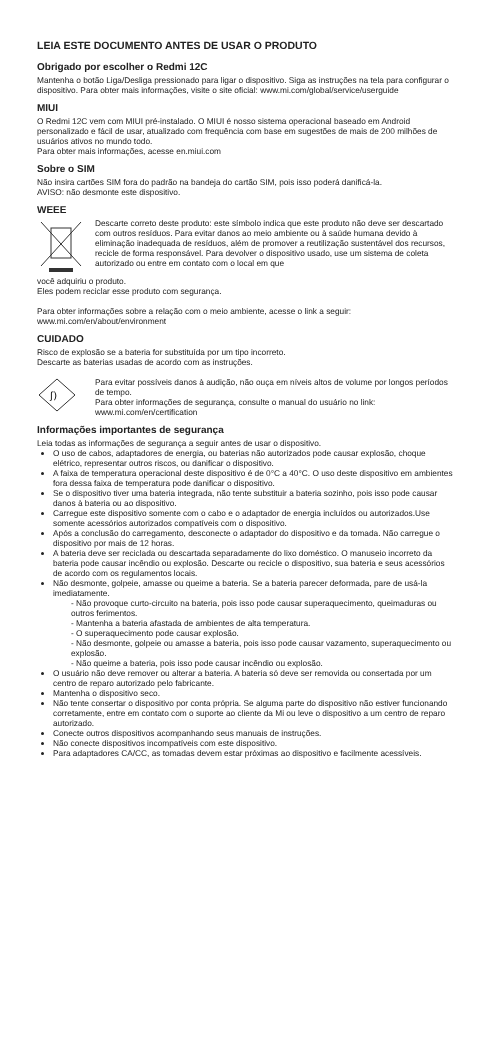LEIA ESTE DOCUMENTO ANTES DE USAR O PRODUTO
Obrigado por escolher o Redmi 12C
Mantenha o botão Liga/Desliga pressionado para ligar o dispositivo. Siga as instruções na tela para configurar o dispositivo. Para obter mais informações, visite o site oficial: www.mi.com/global/service/userguide
MIUI
O Redmi 12C vem com MIUI pré-instalado. O MIUI é nosso sistema operacional baseado em Android personalizado e fácil de usar, atualizado com frequência com base em sugestões de mais de 200 milhões de usuários ativos no mundo todo.
Para obter mais informações, acesse en.miui.com
Sobre o SIM
Não insira cartões SIM fora do padrão na bandeja do cartão SIM, pois isso poderá danificá-la.
AVISO: não desmonte este dispositivo.
WEEE
Descarte correto deste produto: este símbolo indica que este produto não deve ser descartado com outros resíduos. Para evitar danos ao meio ambiente ou à saúde humana devido à eliminação inadequada de resíduos, além de promover a reutilização sustentável dos recursos, recicle de forma responsável. Para devolver o dispositivo usado, use um sistema de coleta autorizado ou entre em contato com o local em que
você adquiriu o produto.
Eles podem reciclar esse produto com segurança.
Para obter informações sobre a relação com o meio ambiente, acesse o link a seguir: www.mi.com/en/about/environment
CUIDADO
Risco de explosão se a bateria for substituída por um tipo incorreto.
Descarte as baterias usadas de acordo com as instruções.
ʃ)
Para evitar possíveis danos à audição, não ouça em níveis altos de volume por longos períodos de tempo.
Para obter informações de segurança, consulte o manual do usuário no link: www.mi.com/en/certification
Informações importantes de segurança
Leia todas as informações de segurança a seguir antes de usar o dispositivo.
O uso de cabos, adaptadores de energia, ou baterias não autorizados pode causar explosão, choque elétrico, representar outros riscos, ou danificar o dispositivo.
A faixa de temperatura operacional deste dispositivo é de 0°C a 40°C. O uso deste dispositivo em ambientes fora dessa faixa de temperatura pode danificar o dispositivo.
Se o dispositivo tiver uma bateria integrada, não tente substituir a bateria sozinho, pois isso pode causar danos à bateria ou ao dispositivo.
Carregue este dispositivo somente com o cabo e o adaptador de energia incluídos ou autorizados.Use somente acessórios autorizados compatíveis com o dispositivo.
Após a conclusão do carregamento, desconecte o adaptador do dispositivo e da tomada. Não carregue o dispositivo por mais de 12 horas.
A bateria deve ser reciclada ou descartada separadamente do lixo doméstico. O manuseio incorreto da bateria pode causar incêndio ou explosão. Descarte ou recicle o dispositivo, sua bateria e seus acessórios de acordo com os regulamentos locais.
Não desmonte, golpeie, amasse ou queime a bateria. Se a bateria parecer deformada, pare de usá-la imediatamente.
- Não provoque curto-circuito na bateria, pois isso pode causar superaquecimento, queimaduras ou outros ferimentos.
- Mantenha a bateria afastada de ambientes de alta temperatura.
- O superaquecimento pode causar explosão.
- Não desmonte, golpeie ou amasse a bateria, pois isso pode causar vazamento, superaquecimento ou explosão.
- Não queime a bateria, pois isso pode causar incêndio ou explosão.
O usuário não deve remover ou alterar a bateria. A bateria só deve ser removida ou consertada por um centro de reparo autorizado pelo fabricante.
Mantenha o dispositivo seco.
Não tente consertar o dispositivo por conta própria. Se alguma parte do dispositivo não estiver funcionando corretamente, entre em contato com o suporte ao cliente da Mi ou leve o dispositivo a um centro de reparo autorizado.
Conecte outros dispositivos acompanhando seus manuais de instruções.
Não conecte dispositivos incompatíveis com este dispositivo.
Para adaptadores CA/CC, as tomadas devem estar próximas ao dispositivo e facilmente acessíveis.